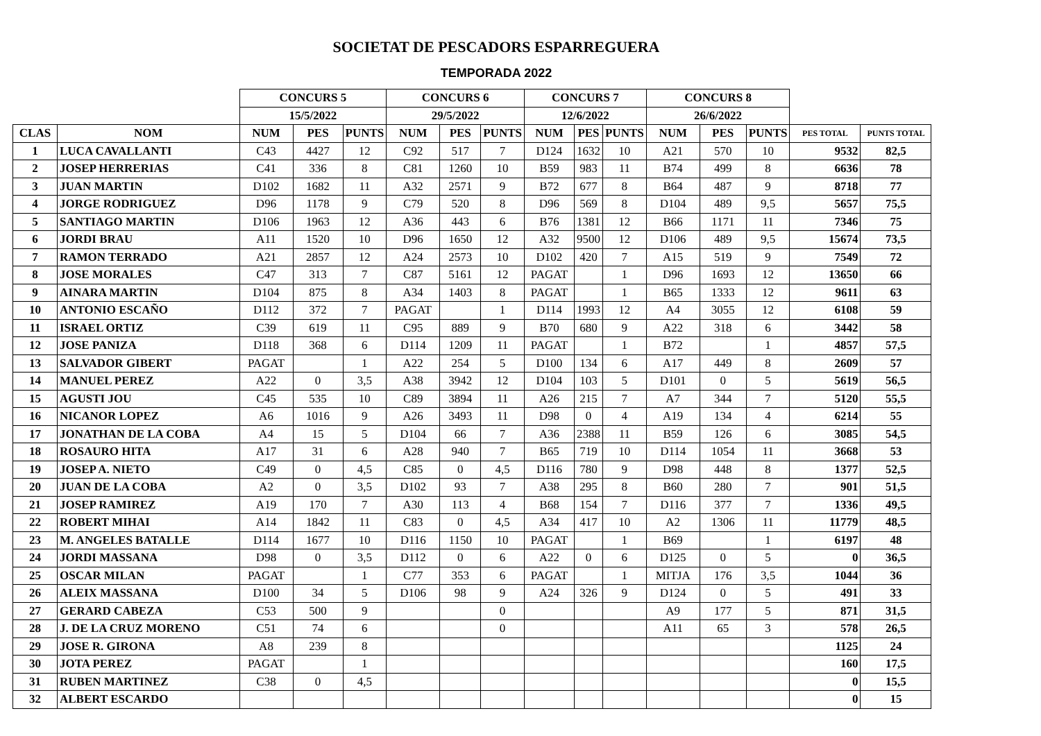SOCIETAT DE PESCADORS ESPARREGUERA
TEMPORADA 2022
| | | CONCURS 5 | | | CONCURS 6 | | | CONCURS 7 | | | CONCURS 8 | | | | |
| --- | --- | --- | --- | --- | --- | --- | --- | --- | --- | --- | --- | --- | --- | --- | --- |
| | | 15/5/2022 | | | 29/5/2022 | | | 12/6/2022 | | | 26/6/2022 | | | | |
| CLAS | NOM | NUM | PES | PUNTS | NUM | PES | PUNTS | NUM | PES | PUNTS | NUM | PES | PUNTS | PES TOTAL | PUNTS TOTAL |
| 1 | LUCA CAVALLANTI | C43 | 4427 | 12 | C92 | 517 | 7 | D124 | 1632 | 10 | A21 | 570 | 10 | 9532 | 82,5 |
| 2 | JOSEP HERRERIAS | C41 | 336 | 8 | C81 | 1260 | 10 | B59 | 983 | 11 | B74 | 499 | 8 | 6636 | 78 |
| 3 | JUAN MARTIN | D102 | 1682 | 11 | A32 | 2571 | 9 | B72 | 677 | 8 | B64 | 487 | 9 | 8718 | 77 |
| 4 | JORGE RODRIGUEZ | D96 | 1178 | 9 | C79 | 520 | 8 | D96 | 569 | 8 | D104 | 489 | 9,5 | 5657 | 75,5 |
| 5 | SANTIAGO MARTIN | D106 | 1963 | 12 | A36 | 443 | 6 | B76 | 1381 | 12 | B66 | 1171 | 11 | 7346 | 75 |
| 6 | JORDI BRAU | A11 | 1520 | 10 | D96 | 1650 | 12 | A32 | 9500 | 12 | D106 | 489 | 9,5 | 15674 | 73,5 |
| 7 | RAMON TERRADO | A21 | 2857 | 12 | A24 | 2573 | 10 | D102 | 420 | 7 | A15 | 519 | 9 | 7549 | 72 |
| 8 | JOSE MORALES | C47 | 313 | 7 | C87 | 5161 | 12 | PAGAT | | 1 | D96 | 1693 | 12 | 13650 | 66 |
| 9 | AINARA MARTIN | D104 | 875 | 8 | A34 | 1403 | 8 | PAGAT | | 1 | B65 | 1333 | 12 | 9611 | 63 |
| 10 | ANTONIO ESCAÑO | D112 | 372 | 7 | PAGAT | | 1 | D114 | 1993 | 12 | A4 | 3055 | 12 | 6108 | 59 |
| 11 | ISRAEL ORTIZ | C39 | 619 | 11 | C95 | 889 | 9 | B70 | 680 | 9 | A22 | 318 | 6 | 3442 | 58 |
| 12 | JOSE PANIZA | D118 | 368 | 6 | D114 | 1209 | 11 | PAGAT | | 1 | B72 | | 1 | 4857 | 57,5 |
| 13 | SALVADOR GIBERT | PAGAT | | 1 | A22 | 254 | 5 | D100 | 134 | 6 | A17 | 449 | 8 | 2609 | 57 |
| 14 | MANUEL PEREZ | A22 | 0 | 3,5 | A38 | 3942 | 12 | D104 | 103 | 5 | D101 | 0 | 5 | 5619 | 56,5 |
| 15 | AGUSTI JOU | C45 | 535 | 10 | C89 | 3894 | 11 | A26 | 215 | 7 | A7 | 344 | 7 | 5120 | 55,5 |
| 16 | NICANOR LOPEZ | A6 | 1016 | 9 | A26 | 3493 | 11 | D98 | 0 | 4 | A19 | 134 | 4 | 6214 | 55 |
| 17 | JONATHAN DE LA COBA | A4 | 15 | 5 | D104 | 66 | 7 | A36 | 2388 | 11 | B59 | 126 | 6 | 3085 | 54,5 |
| 18 | ROSAURO HITA | A17 | 31 | 6 | A28 | 940 | 7 | B65 | 719 | 10 | D114 | 1054 | 11 | 3668 | 53 |
| 19 | JOSEP A. NIETO | C49 | 0 | 4,5 | C85 | 0 | 4,5 | D116 | 780 | 9 | D98 | 448 | 8 | 1377 | 52,5 |
| 20 | JUAN DE LA COBA | A2 | 0 | 3,5 | D102 | 93 | 7 | A38 | 295 | 8 | B60 | 280 | 7 | 901 | 51,5 |
| 21 | JOSEP RAMIREZ | A19 | 170 | 7 | A30 | 113 | 4 | B68 | 154 | 7 | D116 | 377 | 7 | 1336 | 49,5 |
| 22 | ROBERT MIHAI | A14 | 1842 | 11 | C83 | 0 | 4,5 | A34 | 417 | 10 | A2 | 1306 | 11 | 11779 | 48,5 |
| 23 | M. ANGELES BATALLE | D114 | 1677 | 10 | D116 | 1150 | 10 | PAGAT | | 1 | B69 | | 1 | 6197 | 48 |
| 24 | JORDI MASSANA | D98 | 0 | 3,5 | D112 | 0 | 6 | A22 | 0 | 6 | D125 | 0 | 5 | 0 | 36,5 |
| 25 | OSCAR MILAN | PAGAT | | 1 | C77 | 353 | 6 | PAGAT | | 1 | MITJA | 176 | 3,5 | 1044 | 36 |
| 26 | ALEIX MASSANA | D100 | 34 | 5 | D106 | 98 | 9 | A24 | 326 | 9 | D124 | 0 | 5 | 491 | 33 |
| 27 | GERARD CABEZA | C53 | 500 | 9 | | | 0 | | | | A9 | 177 | 5 | 871 | 31,5 |
| 28 | J. DE LA CRUZ MORENO | C51 | 74 | 6 | | | 0 | | | | A11 | 65 | 3 | 578 | 26,5 |
| 29 | JOSE R. GIRONA | A8 | 239 | 8 | | | | | | | | | | 1125 | 24 |
| 30 | JOTA PEREZ | PAGAT | | 1 | | | | | | | | | | 160 | 17,5 |
| 31 | RUBEN MARTINEZ | C38 | 0 | 4,5 | | | | | | | | | | 0 | 15,5 |
| 32 | ALBERT ESCARDO | | | | | | | | | | | | | 0 | 15 |